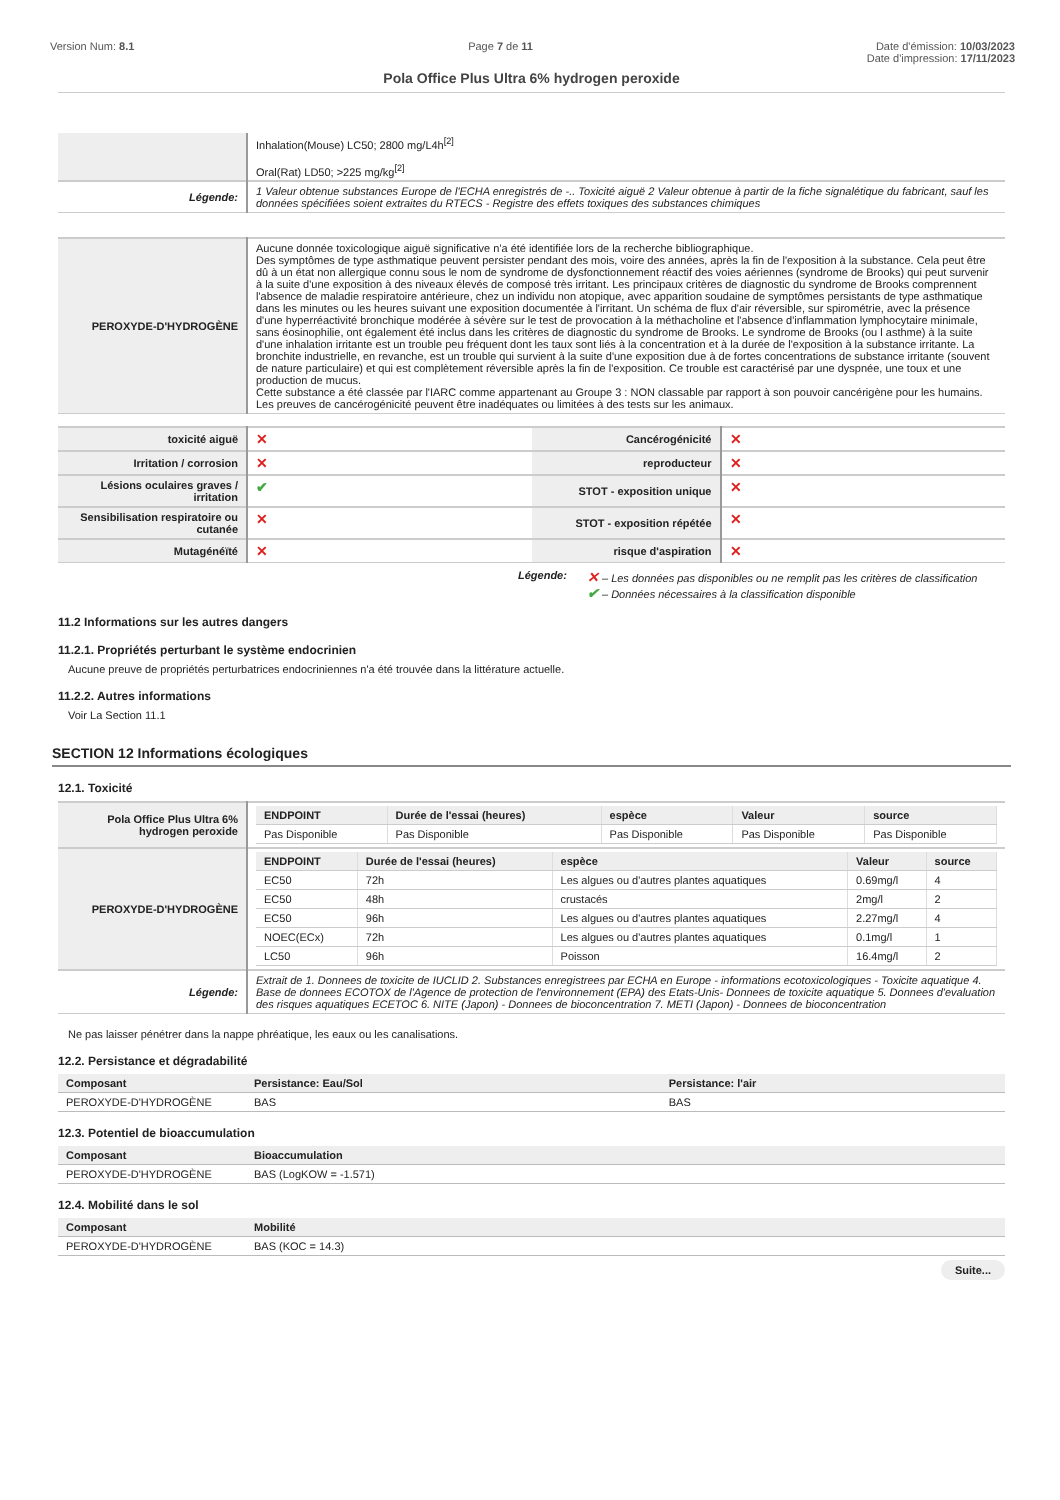Version Num: 8.1 Page 7 de 11 Date d'émission: 10/03/2023
Date d'impression: 17/11/2023
Pola Office Plus Ultra 6% hydrogen peroxide
| | Inhalation(Mouse) LC50; 2800 mg/L4h<sup>[2]</sup> Oral(Rat) LD50; >225 mg/kg<sup>[2]</sup> |
| Légende: | 1 Valeur obtenue substances Europe de l'ECHA enregistrés de -.. Toxicité aiguë 2 Valeur obtenue à partir de la fiche signalétique du fabricant, sauf les données spécifiées soient extraites du RTECS - Registre des effets toxiques des substances chimiques |
| PEROXYDE-D'HYDROGÈNE | Aucune donnée toxicologique aiguë significative n'a été identifiée lors de la recherche bibliographique. Des symptômes de type asthmatique peuvent persister pendant des mois, voire des années, après la fin de l'exposition à la substance. Cela peut être dû à un état non allergique connu sous le nom de syndrome de dysfonctionnement réactif des voies aériennes (syndrome de Brooks) qui peut survenir à la suite d'une exposition à des niveaux élevés de composé très irritant. Les principaux critères de diagnostic du syndrome de Brooks comprennent l'absence de maladie respiratoire antérieure, chez un individu non atopique, avec apparition soudaine de symptômes persistants de type asthmatique dans les minutes ou les heures suivant une exposition documentée à l'irritant. Un schéma de flux d'air réversible, sur spirométrie, avec la présence d'une hyperréactivité bronchique modérée à sévère sur le test de provocation à la méthacholine et l'absence d'inflammation lymphocytaire minimale, sans éosinophilie, ont également été inclus dans les critères de diagnostic du syndrome de Brooks. Le syndrome de Brooks (ou l asthme) à la suite d'une inhalation irritante est un trouble peu fréquent dont les taux sont liés à la concentration et à la durée de l'exposition à la substance irritante. La bronchite industrielle, en revanche, est un trouble qui survient à la suite d'une exposition due à de fortes concentrations de substance irritante (souvent de nature particulaire) et qui est complètement réversible après la fin de l'exposition. Ce trouble est caractérisé par une dyspnée, une toux et une production de mucus. Cette substance a été classée par l'IARC comme appartenant au Groupe 3 : NON classable par rapport à son pouvoir cancérigène pour les humains. Les preuves de cancérogénicité peuvent être inadéquates ou limitées à des tests sur les animaux. |
| toxicité aiguë | ✕ | Cancérogénicité | ✕ |
| Irritation / corrosion | ✕ | reproducteur | ✕ |
| Lésions oculaires graves / irritation | ✔ | STOT - exposition unique | ✕ |
| Sensibilisation respiratoire ou cutanée | ✕ | STOT - exposition répétée | ✕ |
| Mutagénéïté | ✕ | risque d'aspiration | ✕ |
Légende: ✕ – Les données pas disponibles ou ne remplit pas les critères de classification
✔ – Données nécessaires à la classification disponible
11.2 Informations sur les autres dangers
11.2.1. Propriétés perturbant le système endocrinien
Aucune preuve de propriétés perturbatrices endocriniennes n'a été trouvée dans la littérature actuelle.
11.2.2. Autres informations
Voir La Section 11.1
SECTION 12 Informations écologiques
12.1. Toxicité
| Pola Office Plus Ultra 6% hydrogen peroxide | / ENDPOINT / Durée de l'essai (heures) / espèce / Valeur / source / / --- / --- / --- / --- / --- / / Pas Disponible / Pas Disponible / Pas Disponible / Pas Disponible / Pas Disponible / |
| PEROXYDE-D'HYDROGÈNE | / ENDPOINT / Durée de l'essai (heures) / espèce / Valeur / source / / --- / --- / --- / --- / --- / / EC50 / 72h / Les algues ou d'autres plantes aquatiques / 0.69mg/l / 4 / / EC50 / 48h / crustacés / 2mg/l / 2 / / EC50 / 96h / Les algues ou d'autres plantes aquatiques / 2.27mg/l / 4 / / NOEC(ECx) / 72h / Les algues ou d'autres plantes aquatiques / 0.1mg/l / 1 / / LC50 / 96h / Poisson / 16.4mg/l / 2 / |
| Légende: | Extrait de 1. Donnees de toxicite de IUCLID 2. Substances enregistrees par ECHA en Europe - informations ecotoxicologiques - Toxicite aquatique 4. Base de donnees ECOTOX de l'Agence de protection de l'environnement (EPA) des Etats-Unis- Donnees de toxicite aquatique 5. Donnees d'evaluation des risques aquatiques ECETOC 6. NITE (Japon) - Donnees de bioconcentration 7. METI (Japon) - Donnees de bioconcentration |
Ne pas laisser pénétrer dans la nappe phréatique, les eaux ou les canalisations.
12.2. Persistance et dégradabilité
| Composant | Persistance: Eau/Sol | Persistance: l'air |
| --- | --- | --- |
| PEROXYDE-D'HYDROGÈNE | BAS | BAS |
12.3. Potentiel de bioaccumulation
| Composant | Bioaccumulation |
| --- | --- |
| PEROXYDE-D'HYDROGÈNE | BAS (LogKOW = -1.571) |
12.4. Mobilité dans le sol
| Composant | Mobilité |
| --- | --- |
| PEROXYDE-D'HYDROGÈNE | BAS (KOC = 14.3) |
Suite...